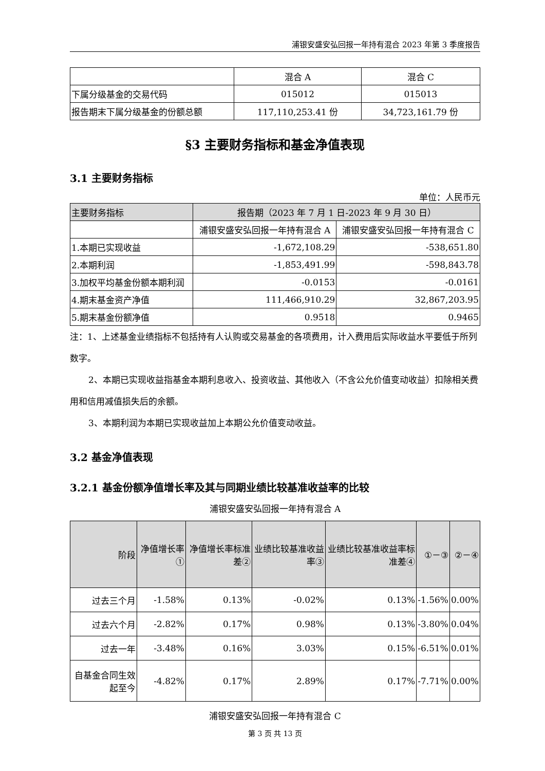浦银安盛安弘回报一年持有混合 2023 年第 3 季度报告
| | 混合 A | 混合 C |
| 下属分级基金的交易代码 | 015012 | 015013 |
| 报告期末下属分级基金的份额总额 | 117,110,253.41 份 | 34,723,161.79 份 |
§3 主要财务指标和基金净值表现
3.1 主要财务指标
单位：人民币元
| 主要财务指标 | 报告期（2023 年 7 月 1 日-2023 年 9 月 30 日） | |
| --- | --- | --- |
| | 浦银安盛安弘回报一年持有混合 A | 浦银安盛安弘回报一年持有混合 C |
| 1.本期已实现收益 | -1,672,108.29 | -538,651.80 |
| 2.本期利润 | -1,853,491.99 | -598,843.78 |
| 3.加权平均基金份额本期利润 | -0.0153 | -0.0161 |
| 4.期末基金资产净值 | 111,466,910.29 | 32,867,203.95 |
| 5.期末基金份额净值 | 0.9518 | 0.9465 |
注：1、上述基金业绩指标不包括持有人认购或交易基金的各项费用，计入费用后实际收益水平要低于所列数字。
2、本期已实现收益指基金本期利息收入、投资收益、其他收入（不含公允价值变动收益）扣除相关费用和信用减值损失后的余额。
3、本期利润为本期已实现收益加上本期公允价值变动收益。
3.2 基金净值表现
3.2.1 基金份额净值增长率及其与同期业绩比较基准收益率的比较
浦银安盛安弘回报一年持有混合 A
| 阶段 | 净值增长率① | 净值增长率标准差② | 业绩比较基准收益率③ | 业绩比较基准收益率标准差④ | ①－③ | ②－④ |
| --- | --- | --- | --- | --- | --- | --- |
| 过去三个月 | -1.58% | 0.13% | -0.02% | 0.13% | -1.56% | 0.00% |
| 过去六个月 | -2.82% | 0.17% | 0.98% | 0.13% | -3.80% | 0.04% |
| 过去一年 | -3.48% | 0.16% | 3.03% | 0.15% | -6.51% | 0.01% |
| 自基金合同生效起至今 | -4.82% | 0.17% | 2.89% | 0.17% | -7.71% | 0.00% |
浦银安盛安弘回报一年持有混合 C
第 3 页 共 13 页